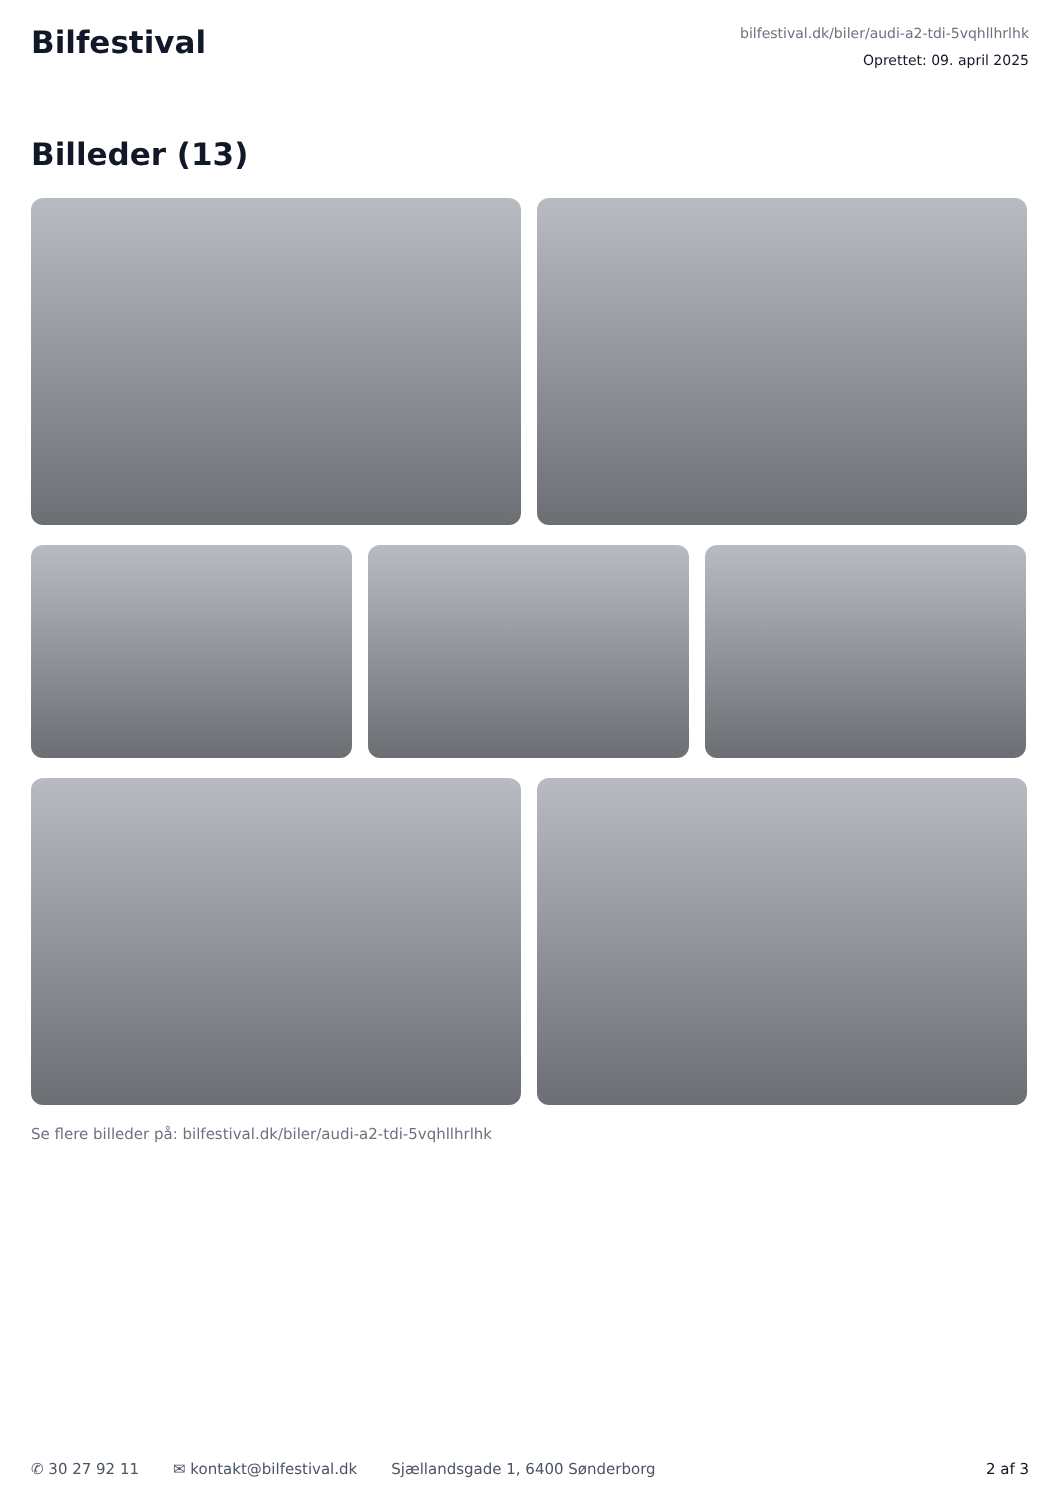Bilfestival
bilfestival.dk/biler/audi-a2-tdi-5vqhllhrlhk
Oprettet: 09. april 2025
Billeder (13)
Se flere billeder på: bilfestival.dk/biler/audi-a2-tdi-5vqhllhrlhk
✆ 30 27 92 11 ✉ kontakt@bilfestival.dk Sjællandsgade 1, 6400 Sønderborg 2 af 3